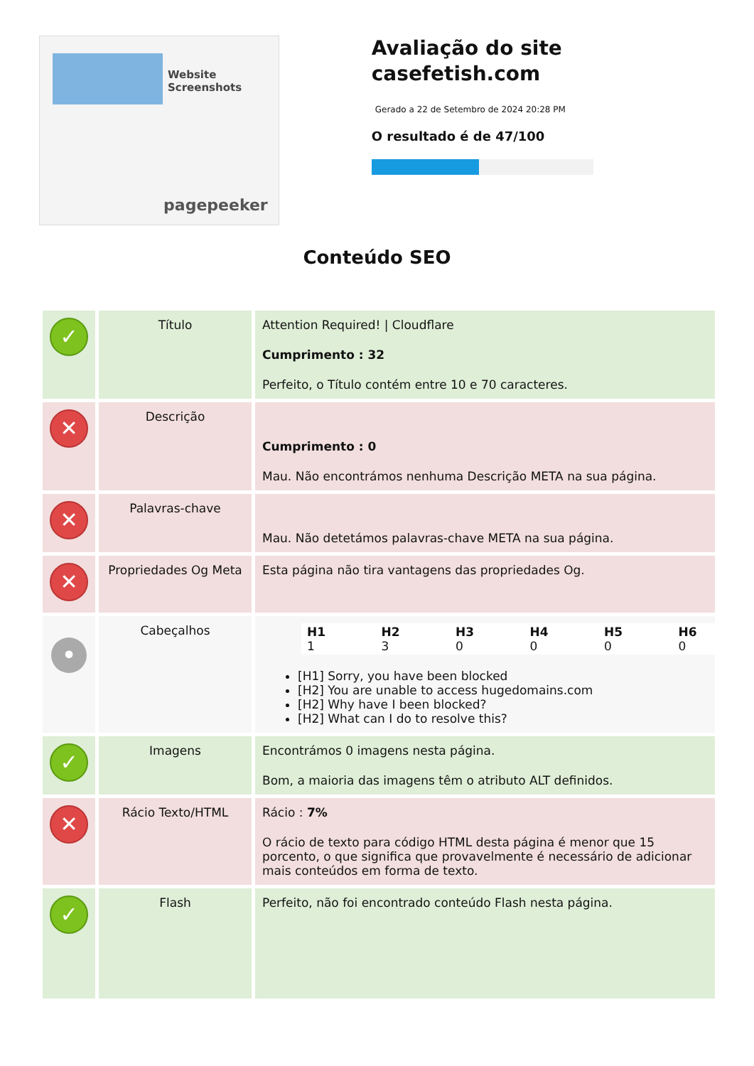Website Screenshots
pagepeeker
Avaliação do site casefetish.com
Gerado a 22 de Setembro de 2024 20:28 PM
O resultado é de 47/100
Conteúdo SEO
| ✓ | Título | Attention Required! / Cloudflare Cumprimento : 32 Perfeito, o Título contém entre 10 e 70 caracteres. |
| ✕ | Descrição | Cumprimento : 0 Mau. Não encontrámos nenhuma Descrição META na sua página. |
| ✕ | Palavras-chave | Mau. Não detetámos palavras-chave META na sua página. |
| ✕ | Propriedades Og Meta | Esta página não tira vantagens das propriedades Og. |
| • | Cabeçalhos | / H1 1 / H2 3 / H3 0 / H4 0 / H5 0 / H6 0 / [H1] Sorry, you have been blocked [H2] You are unable to access hugedomains.com [H2] Why have I been blocked? [H2] What can I do to resolve this? |
| ✓ | Imagens | Encontrámos 0 imagens nesta página. Bom, a maioria das imagens têm o atributo ALT definidos. |
| ✕ | Rácio Texto/HTML | Rácio : 7% O rácio de texto para código HTML desta página é menor que 15 porcento, o que significa que provavelmente é necessário de adicionar mais conteúdos em forma de texto. |
| ✓ | Flash | Perfeito, não foi encontrado conteúdo Flash nesta página. |